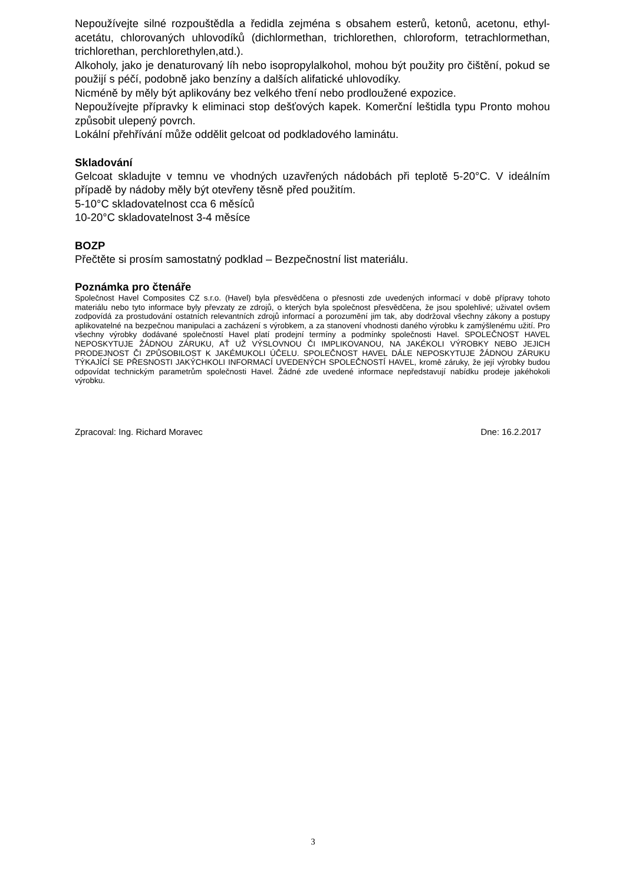Nepoužívejte silné rozpouštědla a ředidla zejména s obsahem esterů, ketonů, acetonu, ethyl-acetátu, chlorovaných uhlovodíků (dichlormethan, trichlorethen, chloroform, tetrachlormethan, trichlorethan, perchlorethylen,atd.).
Alkoholy, jako je denaturovaný líh nebo isopropylalkohol, mohou být použity pro čištění, pokud se použijí s péčí, podobně jako benzíny a dalších alifatické uhlovodíky.
Nicméně by měly být aplikovány bez velkého tření nebo prodloužené expozice.
Nepoužívejte přípravky k eliminaci stop dešťových kapek. Komerční leštidla typu Pronto mohou způsobit ulepený povrch.
Lokální přehřívání může oddělit gelcoat od podkladového laminátu.
Skladování
Gelcoat skladujte v temnu ve vhodných uzavřených nádobách při teplotě 5-20°C. V ideálním případě by nádoby měly být otevřeny těsně před použitím.
5-10°C skladovatelnost cca 6 měsíců
10-20°C skladovatelnost 3-4 měsíce
BOZP
Přečtěte si prosím samostatný podklad – Bezpečnostní list materiálu.
Poznámka pro čtenáře
Společnost Havel Composites CZ s.r.o. (Havel) byla přesvědčena o přesnosti zde uvedených informací v době přípravy tohoto materiálu nebo tyto informace byly převzaty ze zdrojů, o kterých byla společnost přesvědčena, že jsou spolehlivé; uživatel ovšem zodpovídá za prostudování ostatních relevantních zdrojů informací a porozumění jim tak, aby dodržoval všechny zákony a postupy aplikovatelné na bezpečnou manipulaci a zacházení s výrobkem, a za stanovení vhodnosti daného výrobku k zamýšlenému užití. Pro všechny výrobky dodávané společností Havel platí prodejní termíny a podmínky společnosti Havel. SPOLEČNOST HAVEL NEPOSKYTUJE ŽÁDNOU ZÁRUKU, AŤ UŽ VÝSLOVNOU ČI IMPLIKOVANOU, NA JAKÉKOLI VÝROBKY NEBO JEJICH PRODEJNOST ČI ZPŮSOBILOST K JAKÉMUKOLI ÚČELU. SPOLEČNOST HAVEL DÁLE NEPOSKYTUJE ŽÁDNOU ZÁRUKU TÝKAJÍCÍ SE PŘESNOSTI JAKÝCHKOLI INFORMACÍ UVEDENÝCH SPOLEČNOSTÍ HAVEL, kromě záruky, že její výrobky budou odpovídat technickým parametrům společnosti Havel. Žádné zde uvedené informace nepředstavují nabídku prodeje jakéhokoli výrobku.
Zpracoval: Ing. Richard Moravec Dne: 16.2.2017
3